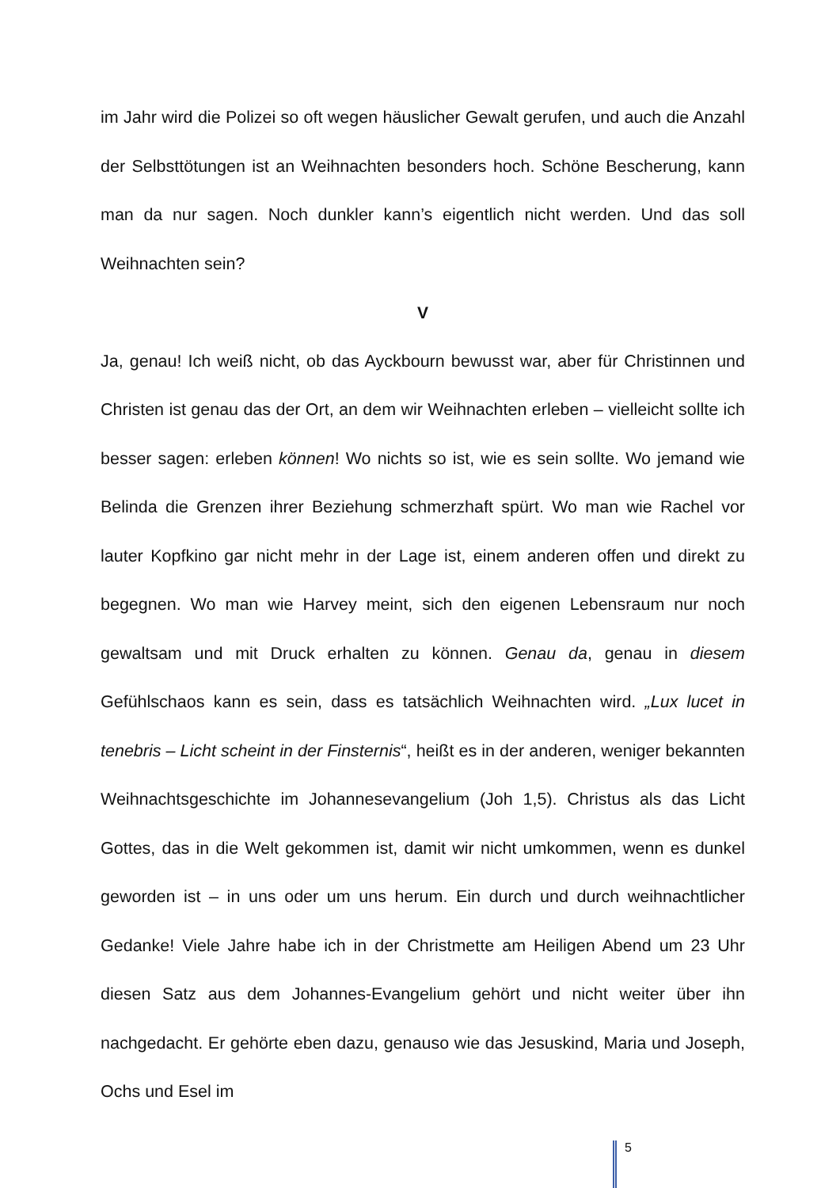im Jahr wird die Polizei so oft wegen häuslicher Gewalt gerufen, und auch die Anzahl der Selbsttötungen ist an Weihnachten besonders hoch. Schöne Bescherung, kann man da nur sagen. Noch dunkler kann’s eigentlich nicht werden. Und das soll Weihnachten sein?
V
Ja, genau! Ich weiß nicht, ob das Ayckbourn bewusst war, aber für Christinnen und Christen ist genau das der Ort, an dem wir Weihnachten erleben – vielleicht sollte ich besser sagen: erleben können! Wo nichts so ist, wie es sein sollte. Wo jemand wie Belinda die Grenzen ihrer Beziehung schmerzhaft spürt. Wo man wie Rachel vor lauter Kopfkino gar nicht mehr in der Lage ist, einem anderen offen und direkt zu begegnen. Wo man wie Harvey meint, sich den eigenen Lebensraum nur noch gewaltsam und mit Druck erhalten zu können. Genau da, genau in diesem Gefühlschaos kann es sein, dass es tatsächlich Weihnachten wird. „Lux lucet in tenebris – Licht scheint in der Finsternis“, heißt es in der anderen, weniger bekannten Weihnachtsgeschichte im Johannesevangelium (Joh 1,5). Christus als das Licht Gottes, das in die Welt gekommen ist, damit wir nicht umkommen, wenn es dunkel geworden ist – in uns oder um uns herum. Ein durch und durch weihnachtlicher Gedanke! Viele Jahre habe ich in der Christmette am Heiligen Abend um 23 Uhr diesen Satz aus dem Johannes-Evangelium gehört und nicht weiter über ihn nachgedacht. Er gehörte eben dazu, genauso wie das Jesuskind, Maria und Joseph, Ochs und Esel im
5